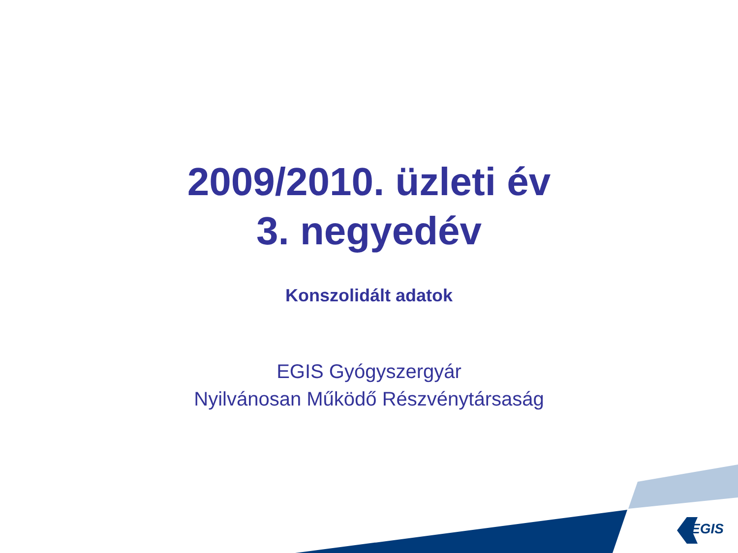2009/2010. üzleti év
3. negyedév
Konszolidált adatok
EGIS Gyógyszergyár
Nyilvánosan Működő Részvénytársaság
EGIS